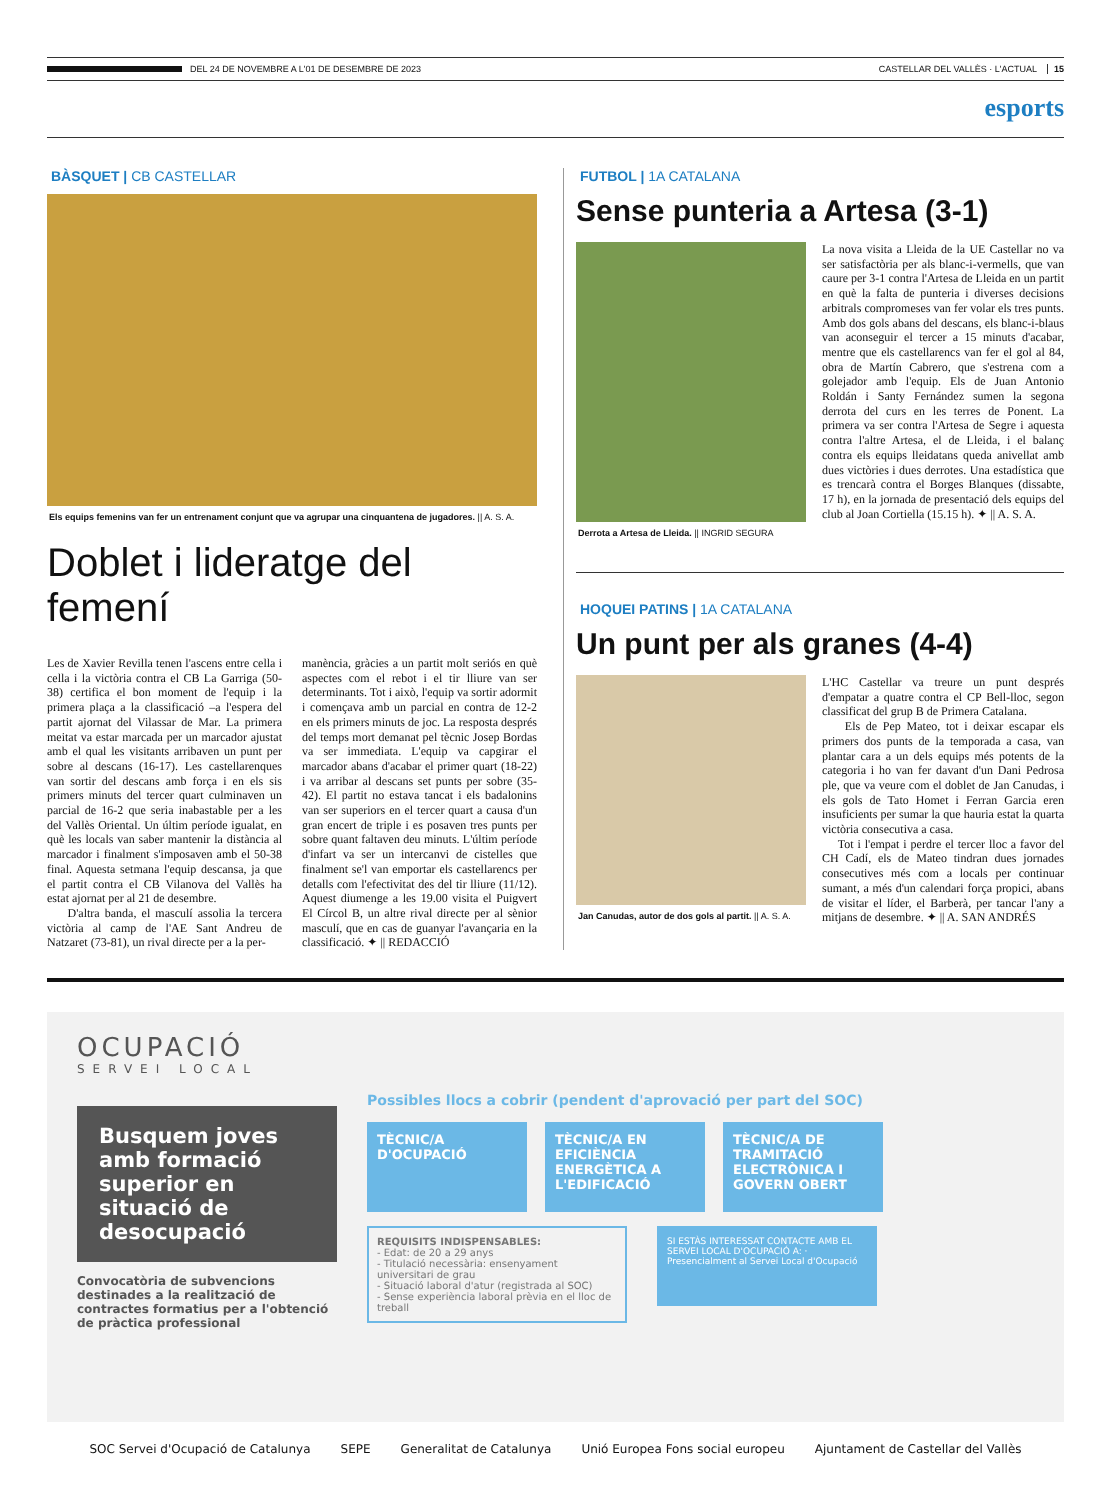DEL 24 DE NOVEMBRE A L'01 DE DESEMBRE DE 2023 CASTELLAR DEL VALLÈS · L'ACTUAL 15
esports
BÀSQUET | CB CASTELLAR
Els equips femenins van fer un entrenament conjunt que va agrupar una cinquantena de jugadores. || A. S. A.
Doblet i lideratge del femení
Les de Xavier Revilla tenen l'ascens entre cella i cella i la victòria contra el CB La Garriga (50-38) certifica el bon moment de l'equip i la primera plaça a la classificació –a l'espera del partit ajornat del Vilassar de Mar. La primera meitat va estar marcada per un marcador ajustat amb el qual les visitants arribaven un punt per sobre al descans (16-17). Les castellarenques van sortir del descans amb força i en els sis primers minuts del tercer quart culminaven un parcial de 16-2 que seria inabastable per a les del Vallès Oriental. Un últim període igualat, en què les locals van saber mantenir la distància al marcador i finalment s'imposaven amb el 50-38 final. Aquesta setmana l'equip descansa, ja que el partit contra el CB Vilanova del Vallès ha estat ajornat per al 21 de desembre.
D'altra banda, el masculí assolia la tercera victòria al camp de l'AE Sant Andreu de Natzaret (73-81), un rival directe per a la per-
manència, gràcies a un partit molt seriós en què aspectes com el rebot i el tir lliure van ser determinants. Tot i això, l'equip va sortir adormit i començava amb un parcial en contra de 12-2 en els primers minuts de joc. La resposta després del temps mort demanat pel tècnic Josep Bordas va ser immediata. L'equip va capgirar el marcador abans d'acabar el primer quart (18-22) i va arribar al descans set punts per sobre (35-42). El partit no estava tancat i els badalonins van ser superiors en el tercer quart a causa d'un gran encert de triple i es posaven tres punts per sobre quant faltaven deu minuts. L'últim període d'infart va ser un intercanvi de cistelles que finalment se'l van emportar els castellarencs per detalls com l'efectivitat des del tir lliure (11/12). Aquest diumenge a les 19.00 visita el Puigvert El Círcol B, un altre rival directe per al sènior masculí, que en cas de guanyar l'avançaria en la classificació. ✦ || REDACCIÓ
FUTBOL | 1A CATALANA
Sense punteria a Artesa (3-1)
Derrota a Artesa de Lleida. || INGRID SEGURA
La nova visita a Lleida de la UE Castellar no va ser satisfactòria per als blanc-i-vermells, que van caure per 3-1 contra l'Artesa de Lleida en un partit en què la falta de punteria i diverses decisions arbitrals compromeses van fer volar els tres punts. Amb dos gols abans del descans, els blanc-i-blaus van aconseguir el tercer a 15 minuts d'acabar, mentre que els castellarencs van fer el gol al 84, obra de Martín Cabrero, que s'estrena com a golejador amb l'equip. Els de Juan Antonio Roldán i Santy Fernández sumen la segona derrota del curs en les terres de Ponent. La primera va ser contra l'Artesa de Segre i aquesta contra l'altre Artesa, el de Lleida, i el balanç contra els equips lleidatans queda anivellat amb dues victòries i dues derrotes. Una estadística que es trencarà contra el Borges Blanques (dissabte, 17 h), en la jornada de presentació dels equips del club al Joan Cortiella (15.15 h). ✦ || A. S. A.
HOQUEI PATINS | 1A CATALANA
Un punt per als granes (4-4)
Jan Canudas, autor de dos gols al partit. || A. S. A.
L'HC Castellar va treure un punt després d'empatar a quatre contra el CP Bell-lloc, segon classificat del grup B de Primera Catalana.
Els de Pep Mateo, tot i deixar escapar els primers dos punts de la temporada a casa, van plantar cara a un dels equips més potents de la categoria i ho van fer davant d'un Dani Pedrosa ple, que va veure com el doblet de Jan Canudas, i els gols de Tato Homet i Ferran Garcia eren insuficients per sumar la que hauria estat la quarta victòria consecutiva a casa.
Tot i l'empat i perdre el tercer lloc a favor del CH Cadí, els de Mateo tindran dues jornades consecutives més com a locals per continuar sumant, a més d'un calendari força propici, abans de visitar el líder, el Barberà, per tancar l'any a mitjans de desembre. ✦ || A. SAN ANDRÉS
OCUPACIÓ
SERVEI LOCAL
Busquem joves amb formació superior en situació de desocupació
Convocatòria de subvencions destinades a la realització de contractes formatius per a l'obtenció de pràctica professional
Possibles llocs a cobrir (pendent d'aprovació per part del SOC)
TÈCNIC/A D'OCUPACIÓ
TÈCNIC/A EN EFICIÈNCIA ENERGÈTICA A L'EDIFICACIÓ
TÈCNIC/A DE TRAMITACIÓ ELECTRÒNICA I GOVERN OBERT
REQUISITS INDISPENSABLES:
- Edat: de 20 a 29 anys
- Titulació necessària: ensenyament universitari de grau
- Situació laboral d'atur (registrada al SOC)
- Sense experiència laboral prèvia en el lloc de treball
SI ESTÀS INTERESSAT CONTACTE AMB EL SERVEI LOCAL D'OCUPACIÓ A: · Presencialment al Servei Local d'Ocupació
SOC Servei d'Ocupació de Catalunya SEPE Generalitat de Catalunya Unió Europea Fons social europeu Ajuntament de Castellar del Vallès